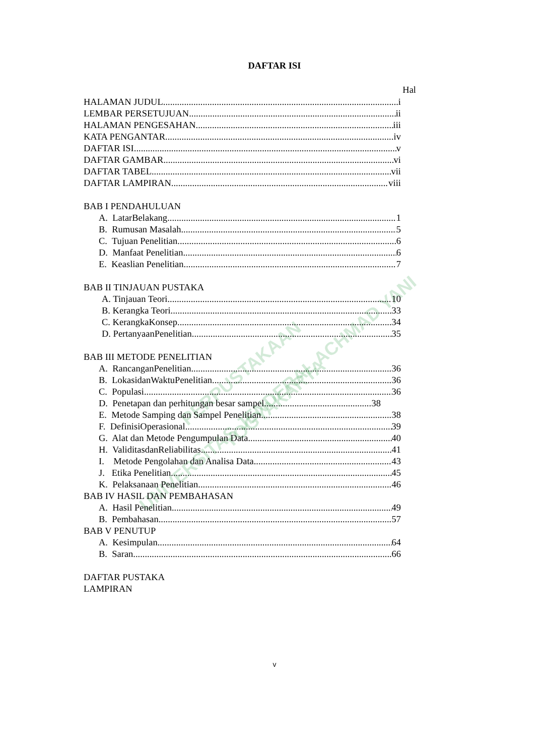PERPUSTAKAAN
UNIVERSITAS JENDERAL ACHMAD YANI YOGYAKARTA
DAFTAR ISI
Hal
HALAMAN JUDUL i
LEMBAR PERSETUJUAN ii
HALAMAN PENGESAHAN iii
KATA PENGANTAR iv
DAFTAR ISI v
DAFTAR GAMBAR vi
DAFTAR TABEL vii
DAFTAR LAMPIRAN viii
BAB I PENDAHULUAN
A. LatarBelakang 1
B. Rumusan Masalah 5
C. Tujuan Penelitian 6
D. Manfaat Penelitian 6
E. Keaslian Penelitian 7
BAB II TINJAUAN PUSTAKA
A. Tinjauan Teori 10
B. Kerangka Teori 33
C. KerangkaKonsep 34
D. PertanyaanPenelitian 35
BAB III METODE PENELITIAN
A. RancanganPenelitian 36
B. LokasidanWaktuPenelitian 36
C. Populasi 36
D. Penetapan dan perhitungan besar sampel 38
E. Metode Samping dan Sampel Penelitian 38
F. DefinisiOperasional 39
G. Alat dan Metode Pengumpulan Data 40
H. ValiditasdanReliabilitas 41
I. Metode Pengolahan dan Analisa Data 43
J. Etika Penelitian 45
K. Pelaksanaan Penelitian 46
BAB IV HASIL DAN PEMBAHASAN
A. Hasil Penelitian 49
B. Pembahasan 57
BAB V PENUTUP
A. Kesimpulan 64
B. Saran 66
DAFTAR PUSTAKA
LAMPIRAN
v